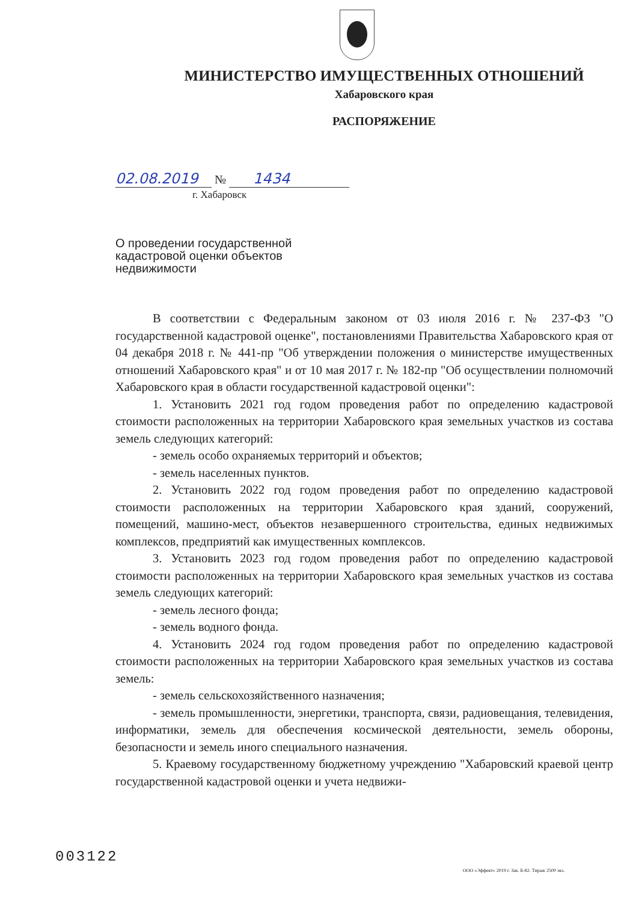МИНИСТЕРСТВО ИМУЩЕСТВЕННЫХ ОТНОШЕНИЙ
Хабаровского края
РАСПОРЯЖЕНИЕ
02.08.2019 № 1434
г. Хабаровск
О проведении государственной
кадастровой оценки объектов
недвижимости
В соответствии с Федеральным законом от 03 июля 2016 г. № 237-ФЗ "О государственной кадастровой оценке", постановлениями Правительства Хабаровского края от 04 декабря 2018 г. № 441-пр "Об утверждении положения о министерстве имущественных отношений Хабаровского края" и от 10 мая 2017 г. № 182-пр "Об осуществлении полномочий Хабаровского края в области государственной кадастровой оценки":
1. Установить 2021 год годом проведения работ по определению кадастровой стоимости расположенных на территории Хабаровского края земельных участков из состава земель следующих категорий:
- земель особо охраняемых территорий и объектов;
- земель населенных пунктов.
2. Установить 2022 год годом проведения работ по определению кадастровой стоимости расположенных на территории Хабаровского края зданий, сооружений, помещений, машино-мест, объектов незавершенного строительства, единых недвижимых комплексов, предприятий как имущественных комплексов.
3. Установить 2023 год годом проведения работ по определению кадастровой стоимости расположенных на территории Хабаровского края земельных участков из состава земель следующих категорий:
- земель лесного фонда;
- земель водного фонда.
4. Установить 2024 год годом проведения работ по определению кадастровой стоимости расположенных на территории Хабаровского края земельных участков из состава земель:
- земель сельскохозяйственного назначения;
- земель промышленности, энергетики, транспорта, связи, радиовещания, телевидения, информатики, земель для обеспечения космической деятельности, земель обороны, безопасности и земель иного специального назначения.
5. Краевому государственному бюджетному учреждению "Хабаровский краевой центр государственной кадастровой оценки и учета недвижи-
003122
ООО «Эффект» 2019 г. Зак. Б-82. Тираж 2500 экз.